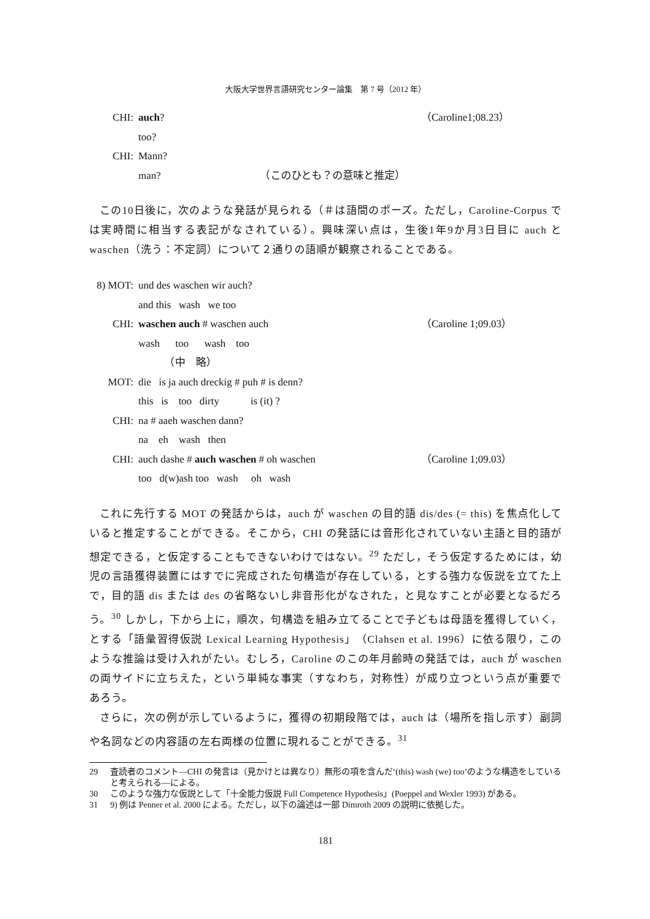大阪大学世界言語研究センター論集　第 7 号（2012 年）
CHI:
auch?
（Caroline1;08.23）
too?
CHI:
Mann?
man?　　　　　　　　　　（このひとも？の意味と推定）
この10日後に，次のような発話が見られる（＃は語間のポーズ。ただし，Caroline-Corpus では実時間に相当する表記がなされている）。興味深い点は，生後1年9か月3日目に auch と waschen（洗う：不定詞）について２通りの語順が観察されることである。
8) MOT:
und des waschen wir auch?
and this wash we too
CHI:
waschen auch # waschen auch
（Caroline 1;09.03）
wash too wash too
　　　（中　略）
MOT:
die is ja auch dreckig # puh # is denn?
this is too dirty is (it) ?
CHI:
na # aaeh waschen dann?
na eh wash then
CHI:
auch dashe # auch waschen # oh waschen
（Caroline 1;09.03）
too d(w)ash too wash oh wash
これに先行する MOT の発話からは，auch が waschen の目的語 dis/des (= this) を焦点化していると推定することができる。そこから，CHI の発話には音形化されていない主語と目的語が想定できる，と仮定することもできないわけではない。<sup>29</sup> ただし，そう仮定するためには，幼児の言語獲得装置にはすでに完成された句構造が存在している，とする強力な仮説を立てた上で，目的語 dis または des の省略ないし非音形化がなされた，と見なすことが必要となるだろう。<sup>30</sup> しかし，下から上に，順次，句構造を組み立てることで子どもは母語を獲得していく，とする「語彙習得仮説 Lexical Learning Hypothesis」（Clahsen et al. 1996）に依る限り，このような推論は受け入れがたい。むしろ，Caroline のこの年月齢時の発話では，auch が waschen の両サイドに立ちえた，という単純な事実（すなわち，対称性）が成り立つという点が重要であろう。
さらに，次の例が示しているように，獲得の初期段階では，auch は（場所を指し示す）副詞や名詞などの内容語の左右両様の位置に現れることができる。<sup>31</sup>
29 査読者のコメント―CHI の発言は（見かけとは異なり）無形の項を含んだ‘(this) wash (we) too’のような構造をしていると考えられる―による。
30 このような強力な仮説として「十全能力仮説 Full Competence Hypothesis」(Poeppel and Wexler 1993) がある。
31 9) 例は Penner et al. 2000 による。ただし，以下の論述は一部 Dimroth 2009 の説明に依拠した。
181